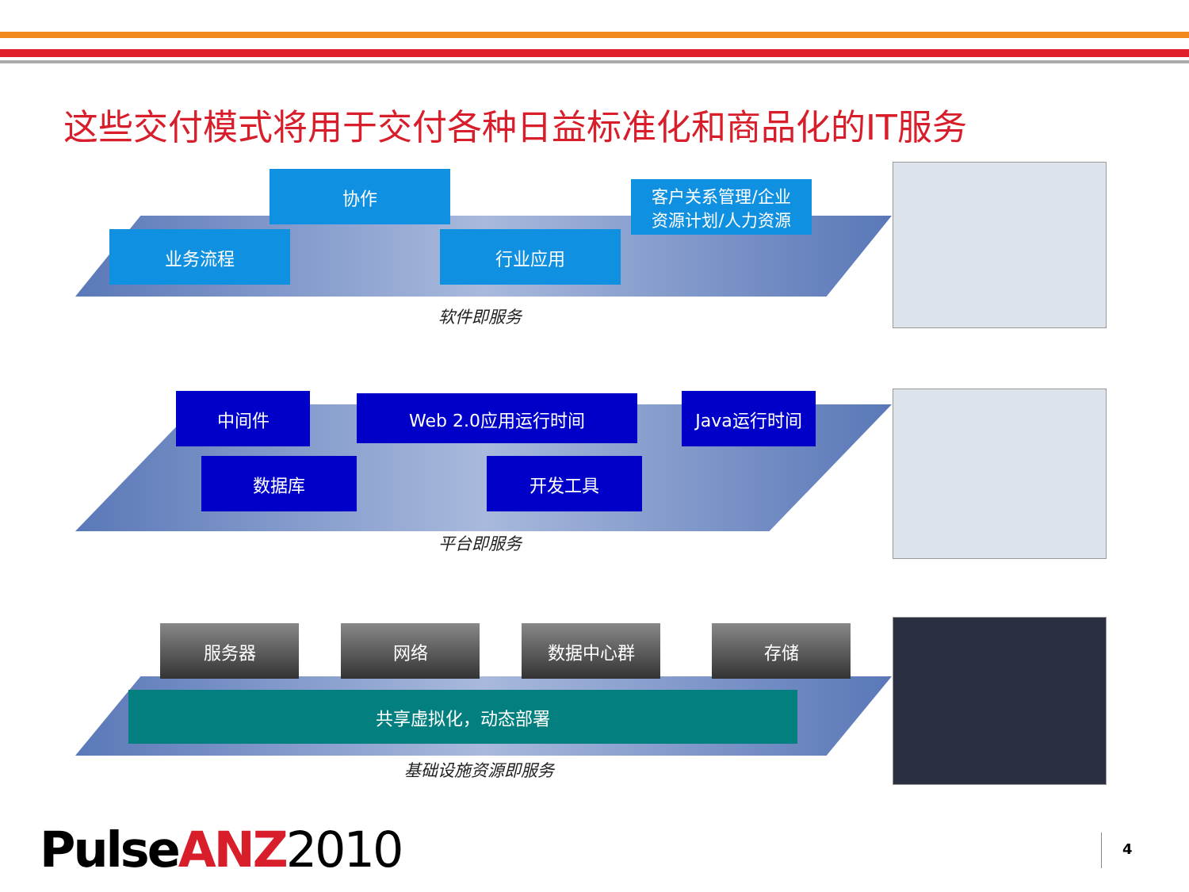这些交付模式将用于交付各种日益标准化和商品化的IT服务
协作
客户关系管理/企业
资源计划/人力资源
业务流程 行业应用
软件即服务
中间件 Web 2.0应用运行时间 Java运行时间
数据库 开发工具
平台即服务
服务器 网络 数据中心群 存储
共享虚拟化，动态部署
基础设施资源即服务
Pulse ANZ 2010 4